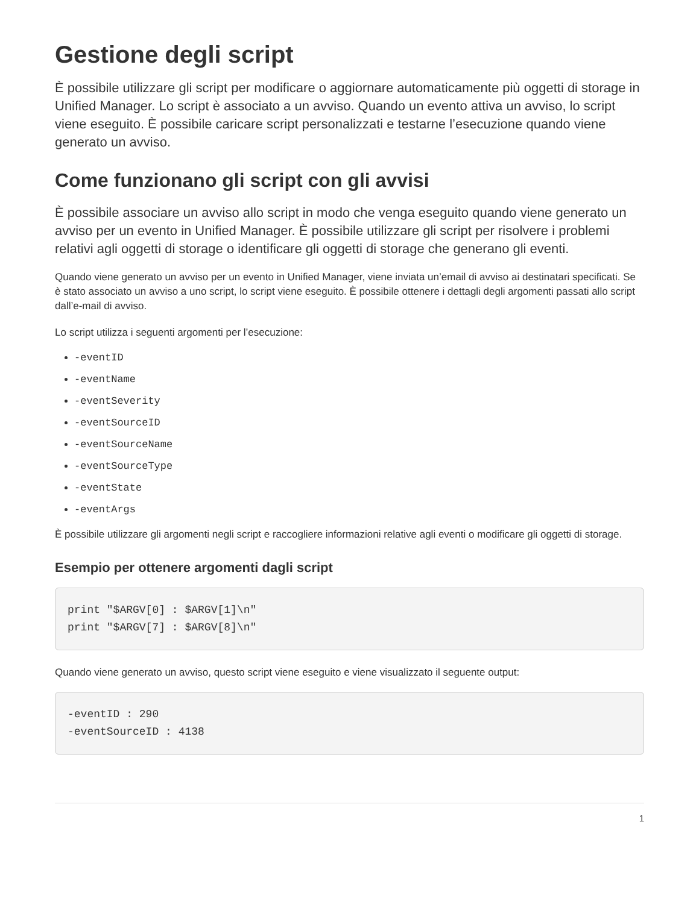Gestione degli script
È possibile utilizzare gli script per modificare o aggiornare automaticamente più oggetti di storage in Unified Manager. Lo script è associato a un avviso. Quando un evento attiva un avviso, lo script viene eseguito. È possibile caricare script personalizzati e testarne l’esecuzione quando viene generato un avviso.
Come funzionano gli script con gli avvisi
È possibile associare un avviso allo script in modo che venga eseguito quando viene generato un avviso per un evento in Unified Manager. È possibile utilizzare gli script per risolvere i problemi relativi agli oggetti di storage o identificare gli oggetti di storage che generano gli eventi.
Quando viene generato un avviso per un evento in Unified Manager, viene inviata un’email di avviso ai destinatari specificati. Se è stato associato un avviso a uno script, lo script viene eseguito. È possibile ottenere i dettagli degli argomenti passati allo script dall’e-mail di avviso.
Lo script utilizza i seguenti argomenti per l’esecuzione:
-eventID
-eventName
-eventSeverity
-eventSourceID
-eventSourceName
-eventSourceType
-eventState
-eventArgs
È possibile utilizzare gli argomenti negli script e raccogliere informazioni relative agli eventi o modificare gli oggetti di storage.
Esempio per ottenere argomenti dagli script
print "$ARGV[0] : $ARGV[1]\n"
print "$ARGV[7] : $ARGV[8]\n"
Quando viene generato un avviso, questo script viene eseguito e viene visualizzato il seguente output:
-eventID : 290
-eventSourceID : 4138
1